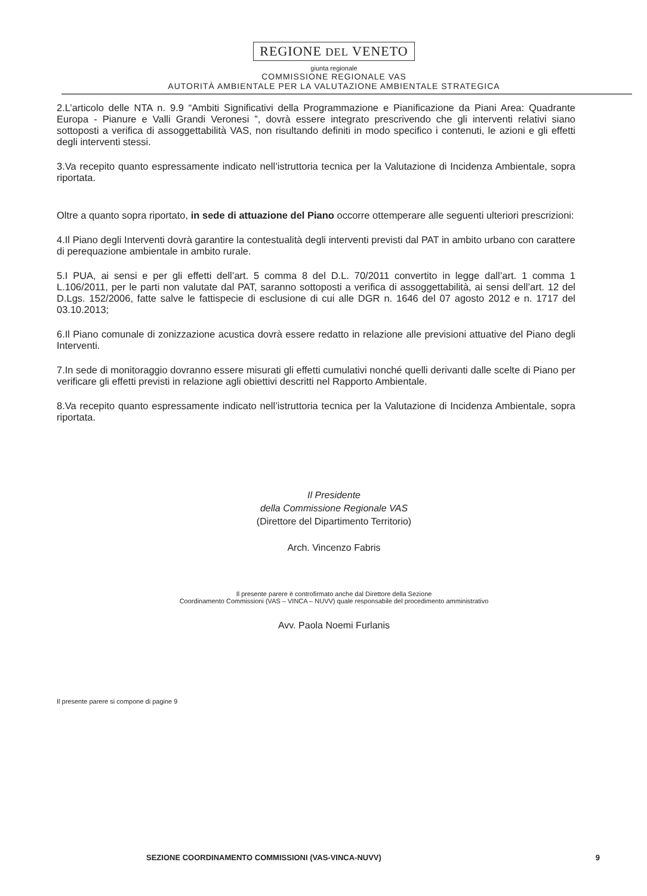REGIONE DEL VENETO
giunta regionale
COMMISSIONE REGIONALE VAS
AUTORITÀ AMBIENTALE PER LA VALUTAZIONE AMBIENTALE STRATEGICA
2.L’articolo delle NTA n. 9.9 “Ambiti Significativi della Programmazione e Pianificazione da Piani Area: Quadrante Europa - Pianure e Valli Grandi Veronesi ”, dovrà essere integrato prescrivendo che gli interventi relativi siano sottoposti a verifica di assoggettabilità VAS, non risultando definiti in modo specifico i contenuti, le azioni e gli effetti degli interventi stessi.
3.Va recepito quanto espressamente indicato nell’istruttoria tecnica per la Valutazione di Incidenza Ambientale, sopra riportata.
Oltre a quanto sopra riportato, in sede di attuazione del Piano occorre ottemperare alle seguenti ulteriori prescrizioni:
4.Il Piano degli Interventi dovrà garantire la contestualità degli interventi previsti dal PAT in ambito urbano con carattere di perequazione ambientale in ambito rurale.
5.I PUA, ai sensi e per gli effetti dell’art. 5 comma 8 del D.L. 70/2011 convertito in legge dall’art. 1 comma 1 L.106/2011, per le parti non valutate dal PAT, saranno sottoposti a verifica di assoggettabilità, ai sensi dell’art. 12 del D.Lgs. 152/2006, fatte salve le fattispecie di esclusione di cui alle DGR n. 1646 del 07 agosto 2012 e n. 1717 del 03.10.2013;
6.Il Piano comunale di zonizzazione acustica dovrà essere redatto in relazione alle previsioni attuative del Piano degli Interventi.
7.In sede di monitoraggio dovranno essere misurati gli effetti cumulativi nonché quelli derivanti dalle scelte di Piano per verificare gli effetti previsti in relazione agli obiettivi descritti nel Rapporto Ambientale.
8.Va recepito quanto espressamente indicato nell’istruttoria tecnica per la Valutazione di Incidenza Ambientale, sopra riportata.
Il Presidente
della Commissione Regionale VAS
(Direttore del Dipartimento Territorio)
Arch. Vincenzo Fabris
Il presente parere è controfirmato anche dal Direttore della Sezione
Coordinamento Commissioni (VAS – VINCA – NUVV) quale responsabile del procedimento amministrativo
Avv. Paola Noemi Furlanis
Il presente parere si compone di pagine 9
SEZIONE COORDINAMENTO COMMISSIONI (VAS-VINCA-NUVV) 9